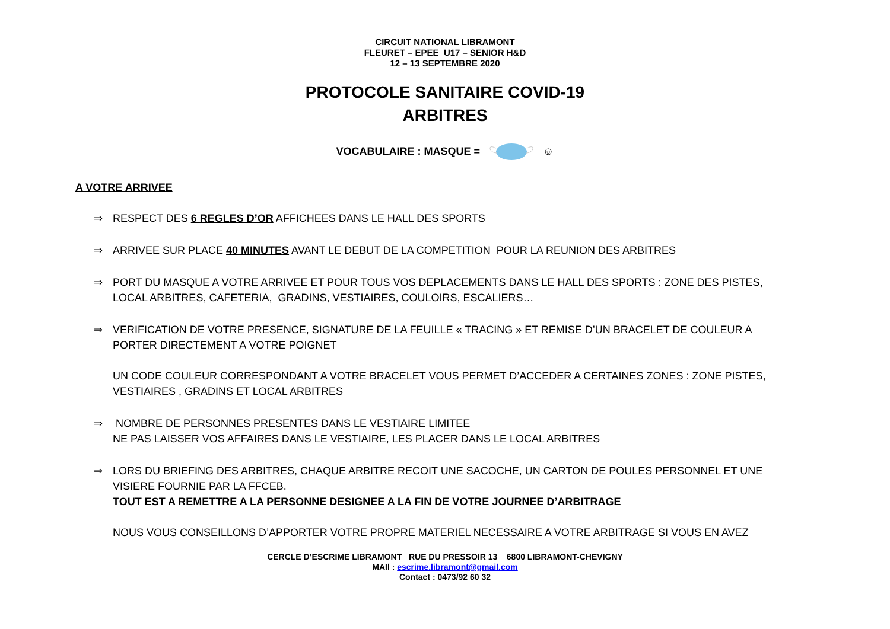CIRCUIT NATIONAL LIBRAMONT
FLEURET – EPEE U17 – SENIOR H&D
12 – 13 SEPTEMBRE 2020
PROTOCOLE SANITAIRE COVID-19
ARBITRES
VOCABULAIRE : MASQUE = ☺
A VOTRE ARRIVEE
⇒ RESPECT DES 6 REGLES D’OR AFFICHEES DANS LE HALL DES SPORTS
⇒ ARRIVEE SUR PLACE 40 MINUTES AVANT LE DEBUT DE LA COMPETITION POUR LA REUNION DES ARBITRES
⇒ PORT DU MASQUE A VOTRE ARRIVEE ET POUR TOUS VOS DEPLACEMENTS DANS LE HALL DES SPORTS : ZONE DES PISTES, LOCAL ARBITRES, CAFETERIA, GRADINS, VESTIAIRES, COULOIRS, ESCALIERS…
⇒ VERIFICATION DE VOTRE PRESENCE, SIGNATURE DE LA FEUILLE « TRACING » ET REMISE D’UN BRACELET DE COULEUR A PORTER DIRECTEMENT A VOTRE POIGNET
UN CODE COULEUR CORRESPONDANT A VOTRE BRACELET VOUS PERMET D’ACCEDER A CERTAINES ZONES : ZONE PISTES, VESTIAIRES , GRADINS ET LOCAL ARBITRES
⇒ NOMBRE DE PERSONNES PRESENTES DANS LE VESTIAIRE LIMITEE
NE PAS LAISSER VOS AFFAIRES DANS LE VESTIAIRE, LES PLACER DANS LE LOCAL ARBITRES
⇒ LORS DU BRIEFING DES ARBITRES, CHAQUE ARBITRE RECOIT UNE SACOCHE, UN CARTON DE POULES PERSONNEL ET UNE VISIERE FOURNIE PAR LA FFCEB.
TOUT EST A REMETTRE A LA PERSONNE DESIGNEE A LA FIN DE VOTRE JOURNEE D’ARBITRAGE
NOUS VOUS CONSEILLONS D’APPORTER VOTRE PROPRE MATERIEL NECESSAIRE A VOTRE ARBITRAGE SI VOUS EN AVEZ
CERCLE D’ESCRIME LIBRAMONT RUE DU PRESSOIR 13 6800 LIBRAMONT-CHEVIGNY
MAIl : escrime.libramont@gmail.com
Contact : 0473/92 60 32